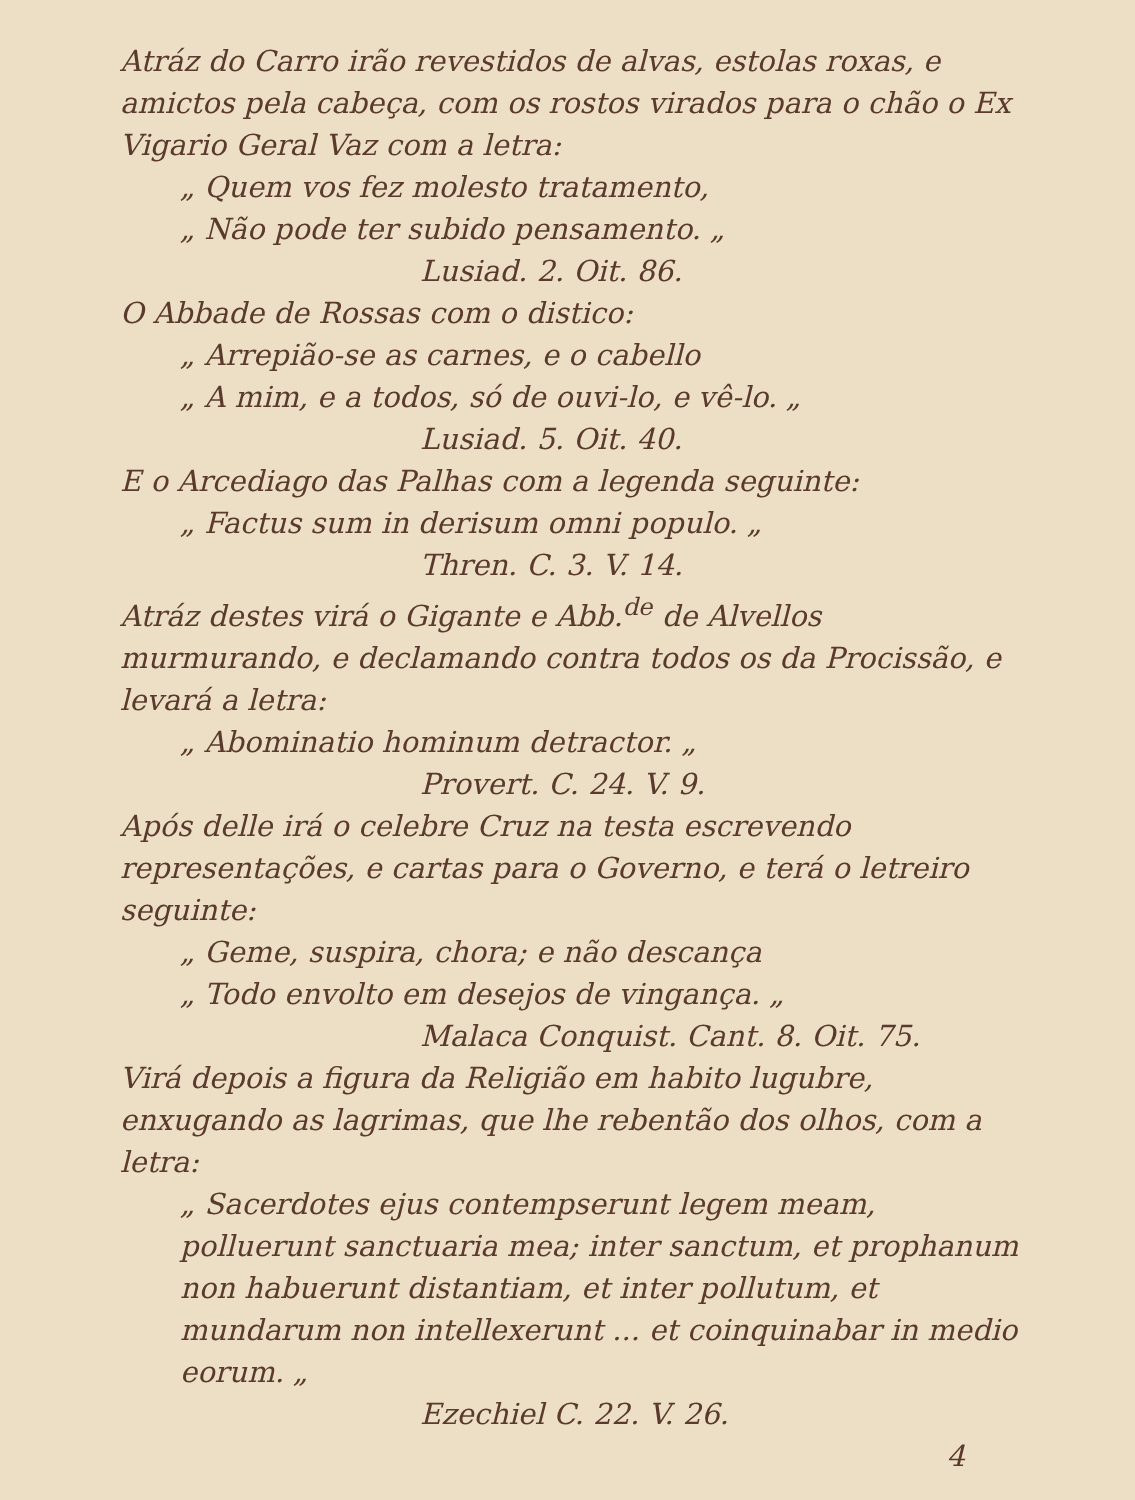Atráz do Carro irão revestidos de alvas, estolas roxas, e amictos pela cabeça, com os rostos virados para o chão o Ex Vigario Geral Vaz com a letra:
„ Quem vos fez molesto tratamento,
„ Não pode ter subido pensamento. „
Lusiad. 2. Oit. 86.
O Abbade de Rossas com o distico:
„ Arrepião-se as carnes, e o cabello
„ A mim, e a todos, só de ouvi-lo, e vê-lo. „
Lusiad. 5. Oit. 40.
E o Arcediago das Palhas com a legenda seguinte:
„ Factus sum in derisum omni populo. „
Thren. C. 3. V. 14.
Atráz destes virá o Gigante e Abb.<sup>de</sup> de Alvellos murmurando, e declamando contra todos os da Procissão, e levará a letra:
„ Abominatio hominum detractor. „
Provert. C. 24. V. 9.
Após delle irá o celebre Cruz na testa escrevendo representações, e cartas para o Governo, e terá o letreiro seguinte:
„ Geme, suspira, chora; e não descança
„ Todo envolto em desejos de vingança. „
Malaca Conquist. Cant. 8. Oit. 75.
Virá depois a figura da Religião em habito lugubre, enxugando as lagrimas, que lhe rebentão dos olhos, com a letra:
„ Sacerdotes ejus contempserunt legem meam, polluerunt sanctuaria mea; inter sanctum, et prophanum non habuerunt distantiam, et inter pollutum, et mundarum non intellexerunt ... et coinquinabar in medio eorum. „
Ezechiel C. 22. V. 26.
4